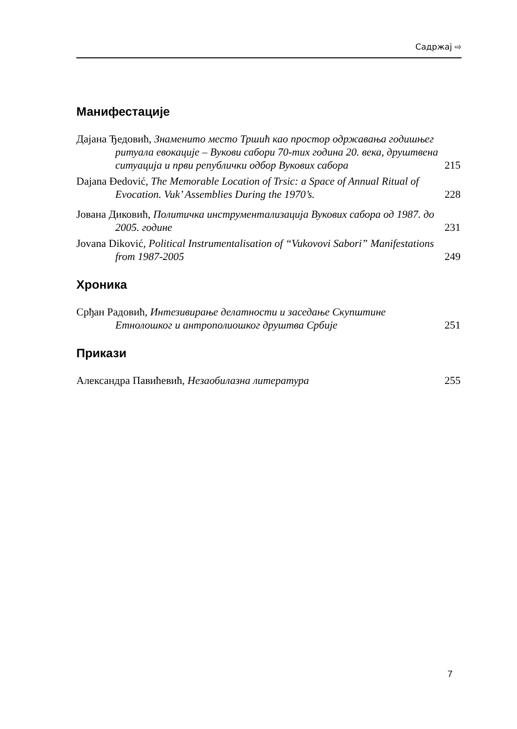Садржај ⇨
Манифестације
Дајана Ђедовић, Знаменито место Тршић као простор одржавања годишњег ритуала евокације – Вукови сабори 70-тих година 20. века, друштвена ситуација и први републички одбор Вукових сабора
215
Dajana Đedović, The Memorable Location of Trsic: a Space of Annual Ritual of Evocation. Vuk’ Assemblies During the 1970’s.
228
Јована Диковић, Политичка инструментализација Вукових сабора од 1987. до 2005. године
231
Jovana Diković, Political Instrumentalisation of “Vukovovi Sabori” Manifestations from 1987-2005
249
Хроника
Срђан Радовић, Интезивирање делатности и заседање Скупштине Етнолошког и антрополиошког друштва Србије
251
Прикази
Александра Павићевић, Незаобилазна литература
255
7